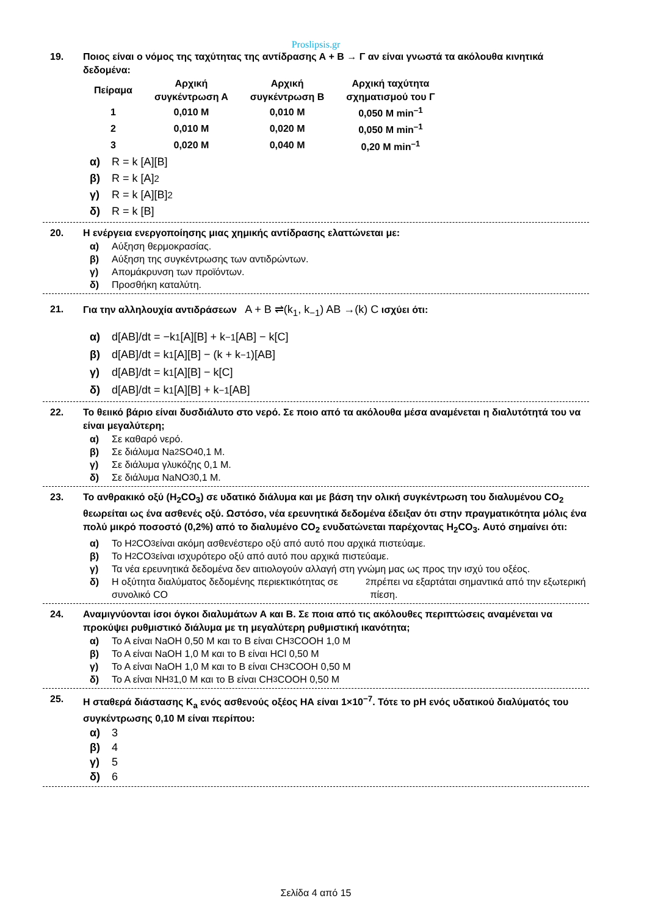Proslipsis.gr
19. Ποιος είναι ο νόμος της ταχύτητας της αντίδρασης Α + Β → Γ αν είναι γνωστά τα ακόλουθα κινητικά δεδομένα:
| Πείραμα | Αρχική συγκέντρωση Α | Αρχική συγκέντρωση Β | Αρχική ταχύτητα σχηματισμού του Γ |
| --- | --- | --- | --- |
| 1 | 0,010 M | 0,010 M | 0,050 M min<sup>–1</sup> |
| 2 | 0,010 M | 0,020 M | 0,050 M min<sup>–1</sup> |
| 3 | 0,020 M | 0,040 M | 0,20 M min<sup>–1</sup> |
α) R = k [A][B]
β) R = k [A]<sup>2</sup>
γ) R = k [A][B]<sup>2</sup>
δ) R = k [B]
20. Η ενέργεια ενεργοποίησης μιας χημικής αντίδρασης ελαττώνεται με:
α) Αύξηση θερμοκρασίας.
β) Αύξηση της συγκέντρωσης των αντιδρώντων.
γ) Απομάκρυνση των προϊόντων.
δ) Προσθήκη καταλύτη.
21. Για την αλληλουχία αντιδράσεων A + B ⇌(k<sub>1</sub>, k<sub>−1</sub>) AB →(k) C ισχύει ότι:
α) d[AB]/dt = −k<sub>1</sub>[A][B] + k<sub>−1</sub>[AB] − k[C]
β) d[AB]/dt = k<sub>1</sub>[A][B] − (k + k<sub>−1</sub>)[AB]
γ) d[AB]/dt = k<sub>1</sub>[A][B] − k[C]
δ) d[AB]/dt = k<sub>1</sub>[A][B] + k<sub>−1</sub>[AB]
22. Το θειικό βάριο είναι δυσδιάλυτο στο νερό. Σε ποιο από τα ακόλουθα μέσα αναμένεται η διαλυτότητά του να είναι μεγαλύτερη;
α) Σε καθαρό νερό.
β) Σε διάλυμα Na<sub>2</sub>SO<sub>4</sub> 0,1 M.
γ) Σε διάλυμα γλυκόζης 0,1 M.
δ) Σε διάλυμα NaNO<sub>3</sub> 0,1 M.
23. Το ανθρακικό οξύ (H<sub>2</sub>CO<sub>3</sub>) σε υδατικό διάλυμα και με βάση την ολική συγκέντρωση του διαλυμένου CO<sub>2</sub> θεωρείται ως ένα ασθενές οξύ. Ωστόσο, νέα ερευνητικά δεδομένα έδειξαν ότι στην πραγματικότητα μόλις ένα πολύ μικρό ποσοστό (0,2%) από το διαλυμένο CO<sub>2</sub> ενυδατώνεται παρέχοντας H<sub>2</sub>CO<sub>3</sub>. Αυτό σημαίνει ότι:
α) Το H<sub>2</sub>CO<sub>3</sub> είναι ακόμη ασθενέστερο οξύ από αυτό που αρχικά πιστεύαμε.
β) Το H<sub>2</sub>CO<sub>3</sub> είναι ισχυρότερο οξύ από αυτό που αρχικά πιστεύαμε.
γ) Τα νέα ερευνητικά δεδομένα δεν αιτιολογούν αλλαγή στη γνώμη μας ως προς την ισχύ του οξέος.
δ) Η οξύτητα διαλύματος δεδομένης περιεκτικότητας σε συνολικό CO<sub>2</sub> πρέπει να εξαρτάται σημαντικά από την εξωτερική πίεση.
24. Αναμιγνύονται ίσοι όγκοι διαλυμάτων Α και Β. Σε ποια από τις ακόλουθες περιπτώσεις αναμένεται να προκύψει ρυθμιστικό διάλυμα με τη μεγαλύτερη ρυθμιστική ικανότητα;
α) Το Α είναι NaOH 0,50 M και το Β είναι CH<sub>3</sub>COOH 1,0 M
β) Το Α είναι NaOH 1,0 M και το Β είναι HCl 0,50 M
γ) Το Α είναι NaOH 1,0 M και το Β είναι CH<sub>3</sub>COOH 0,50 M
δ) Το Α είναι NH<sub>3</sub> 1,0 M και το Β είναι CH<sub>3</sub>COOH 0,50 M
25. Η σταθερά διάστασης K<sub>a</sub> ενός ασθενούς οξέος ΗΑ είναι 1×10<sup>−7</sup>. Τότε το pH ενός υδατικού διαλύματός του συγκέντρωσης 0,10 M είναι περίπου:
α) 3
β) 4
γ) 5
δ) 6
Σελίδα 4 από 15